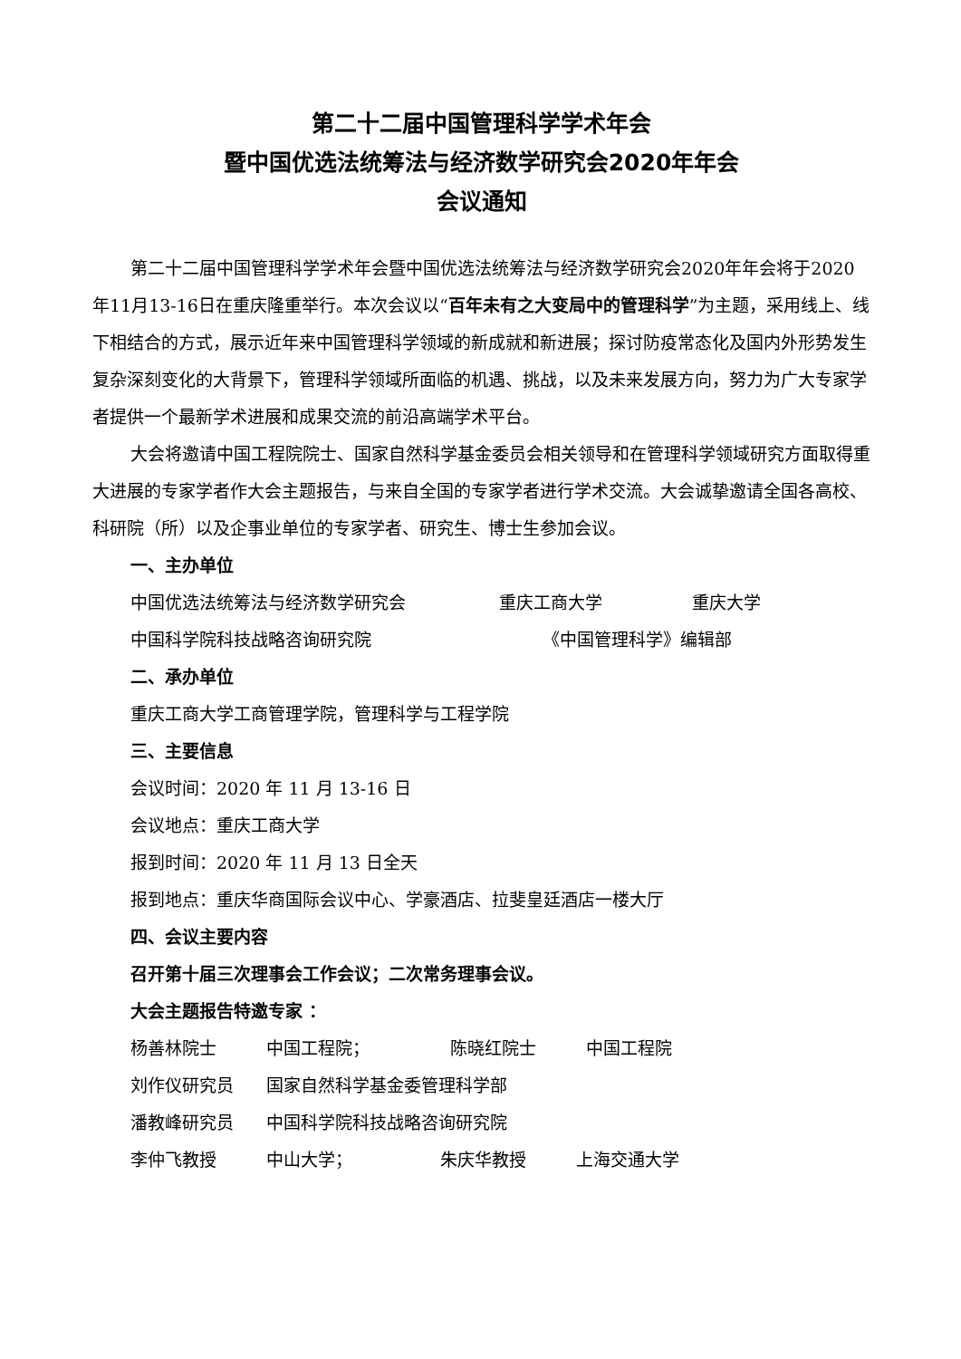第二十二届中国管理科学学术年会
暨中国优选法统筹法与经济数学研究会2020年年会
会议通知
第二十二届中国管理科学学术年会暨中国优选法统筹法与经济数学研究会2020年年会将于2020年11月13-16日在重庆隆重举行。本次会议以“百年未有之大变局中的管理科学”为主题，采用线上、线下相结合的方式，展示近年来中国管理科学领域的新成就和新进展；探讨防疫常态化及国内外形势发生复杂深刻变化的大背景下，管理科学领域所面临的机遇、挑战，以及未来发展方向，努力为广大专家学者提供一个最新学术进展和成果交流的前沿高端学术平台。
大会将邀请中国工程院院士、国家自然科学基金委员会相关领导和在管理科学领域研究方面取得重大进展的专家学者作大会主题报告，与来自全国的专家学者进行学术交流。大会诚挚邀请全国各高校、科研院（所）以及企事业单位的专家学者、研究生、博士生参加会议。
一、主办单位
中国优选法统筹法与经济数学研究会 重庆工商大学 重庆大学
中国科学院科技战略咨询研究院 《中国管理科学》编辑部
二、承办单位
重庆工商大学工商管理学院，管理科学与工程学院
三、主要信息
会议时间：2020 年 11 月 13-16 日
会议地点：重庆工商大学
报到时间：2020 年 11 月 13 日全天
报到地点：重庆华商国际会议中心、学豪酒店、拉斐皇廷酒店一楼大厅
四、会议主要内容
召开第十届三次理事会工作会议；二次常务理事会议。
大会主题报告特邀专家 ：
杨善林院士 中国工程院； 陈晓红院士 中国工程院
刘作仪研究员 国家自然科学基金委管理科学部
潘教峰研究员 中国科学院科技战略咨询研究院
李仲飞教授 中山大学； 朱庆华教授 上海交通大学